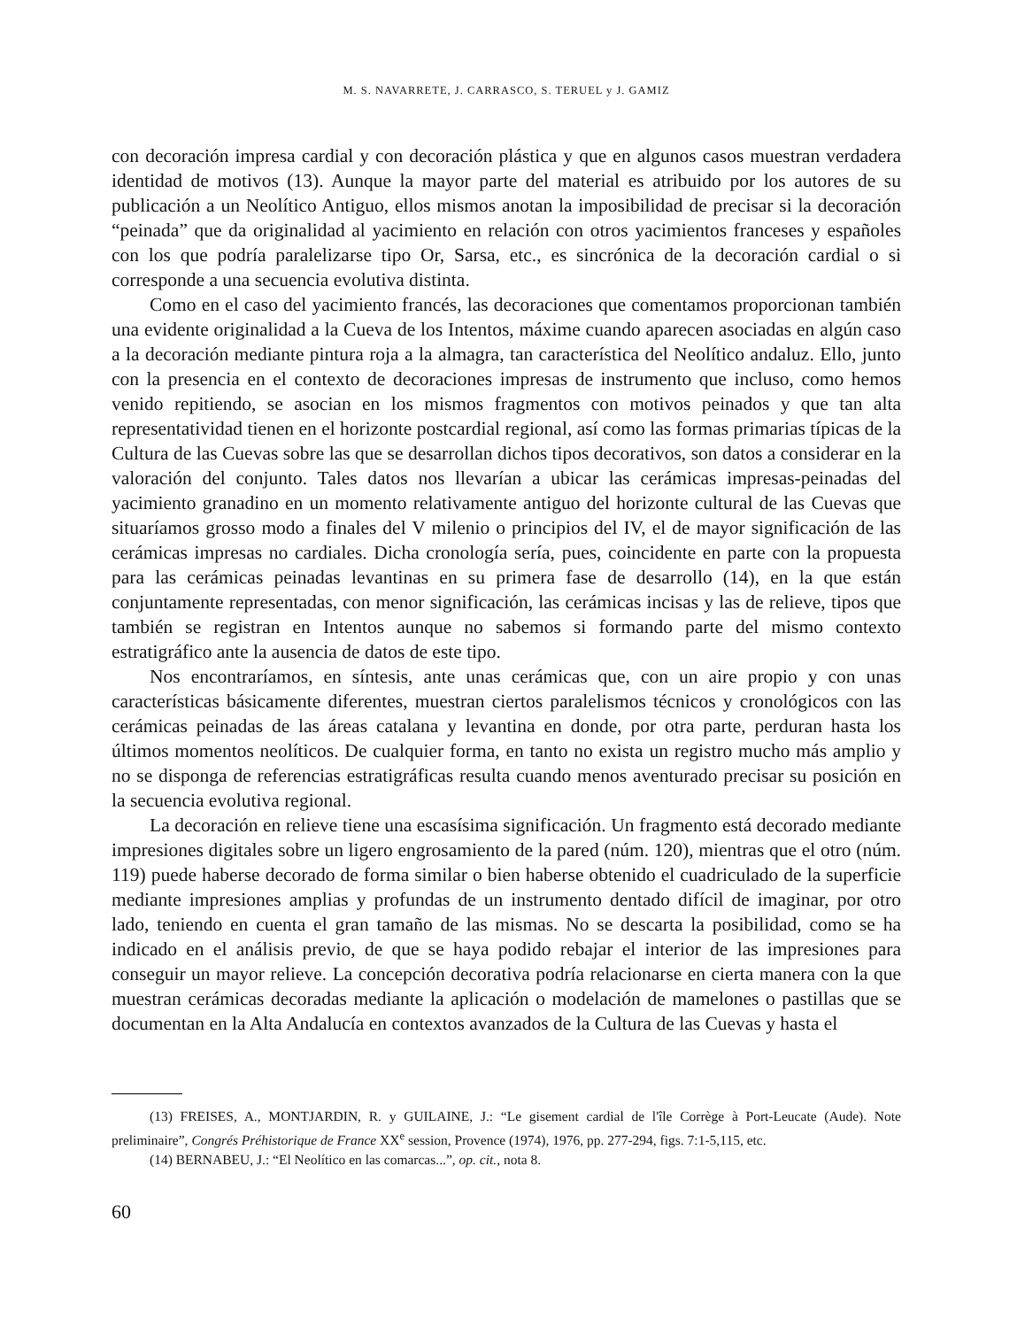M. S. NAVARRETE, J. CARRASCO, S. TERUEL y J. GAMIZ
con decoración impresa cardial y con decoración plástica y que en algunos casos muestran verdadera identidad de motivos (13). Aunque la mayor parte del material es atribuido por los autores de su publicación a un Neolítico Antiguo, ellos mismos anotan la imposibilidad de precisar si la decoración “peinada” que da originalidad al yacimiento en relación con otros yacimientos franceses y españoles con los que podría paralelizarse tipo Or, Sarsa, etc., es sincrónica de la decoración cardial o si corresponde a una secuencia evolutiva distinta.
Como en el caso del yacimiento francés, las decoraciones que comentamos proporcionan también una evidente originalidad a la Cueva de los Intentos, máxime cuando aparecen asociadas en algún caso a la decoración mediante pintura roja a la almagra, tan característica del Neolítico andaluz. Ello, junto con la presencia en el contexto de decoraciones impresas de instrumento que incluso, como hemos venido repitiendo, se asocian en los mismos fragmentos con motivos peinados y que tan alta representatividad tienen en el horizonte postcardial regional, así como las formas primarias típicas de la Cultura de las Cuevas sobre las que se desarrollan dichos tipos decorativos, son datos a considerar en la valoración del conjunto. Tales datos nos llevarían a ubicar las cerámicas impresas-peinadas del yacimiento granadino en un momento relativamente antiguo del horizonte cultural de las Cuevas que situaríamos grosso modo a finales del V milenio o principios del IV, el de mayor significación de las cerámicas impresas no cardiales. Dicha cronología sería, pues, coincidente en parte con la propuesta para las cerámicas peinadas levantinas en su primera fase de desarrollo (14), en la que están conjuntamente representadas, con menor significación, las cerámicas incisas y las de relieve, tipos que también se registran en Intentos aunque no sabemos si formando parte del mismo contexto estratigráfico ante la ausencia de datos de este tipo.
Nos encontraríamos, en síntesis, ante unas cerámicas que, con un aire propio y con unas características básicamente diferentes, muestran ciertos paralelismos técnicos y cronológicos con las cerámicas peinadas de las áreas catalana y levantina en donde, por otra parte, perduran hasta los últimos momentos neolíticos. De cualquier forma, en tanto no exista un registro mucho más amplio y no se disponga de referencias estratigráficas resulta cuando menos aventurado precisar su posición en la secuencia evolutiva regional.
La decoración en relieve tiene una escasísima significación. Un fragmento está decorado mediante impresiones digitales sobre un ligero engrosamiento de la pared (núm. 120), mientras que el otro (núm. 119) puede haberse decorado de forma similar o bien haberse obtenido el cuadriculado de la superficie mediante impresiones amplias y profundas de un instrumento dentado difícil de imaginar, por otro lado, teniendo en cuenta el gran tamaño de las mismas. No se descarta la posibilidad, como se ha indicado en el análisis previo, de que se haya podido rebajar el interior de las impresiones para conseguir un mayor relieve. La concepción decorativa podría relacionarse en cierta manera con la que muestran cerámicas decoradas mediante la aplicación o modelación de mamelones o pastillas que se documentan en la Alta Andalucía en contextos avanzados de la Cultura de las Cuevas y hasta el
(13) FREISES, A., MONTJARDIN, R. y GUILAINE, J.: “Le gisement cardial de l'île Corrège à Port-Leucate (Aude). Note preliminaire”, Congrés Préhistorique de France XX<sup>e</sup> session, Provence (1974), 1976, pp. 277-294, figs. 7:1-5,115, etc.
(14) BERNABEU, J.: “El Neolítico en las comarcas...”, op. cit., nota 8.
60